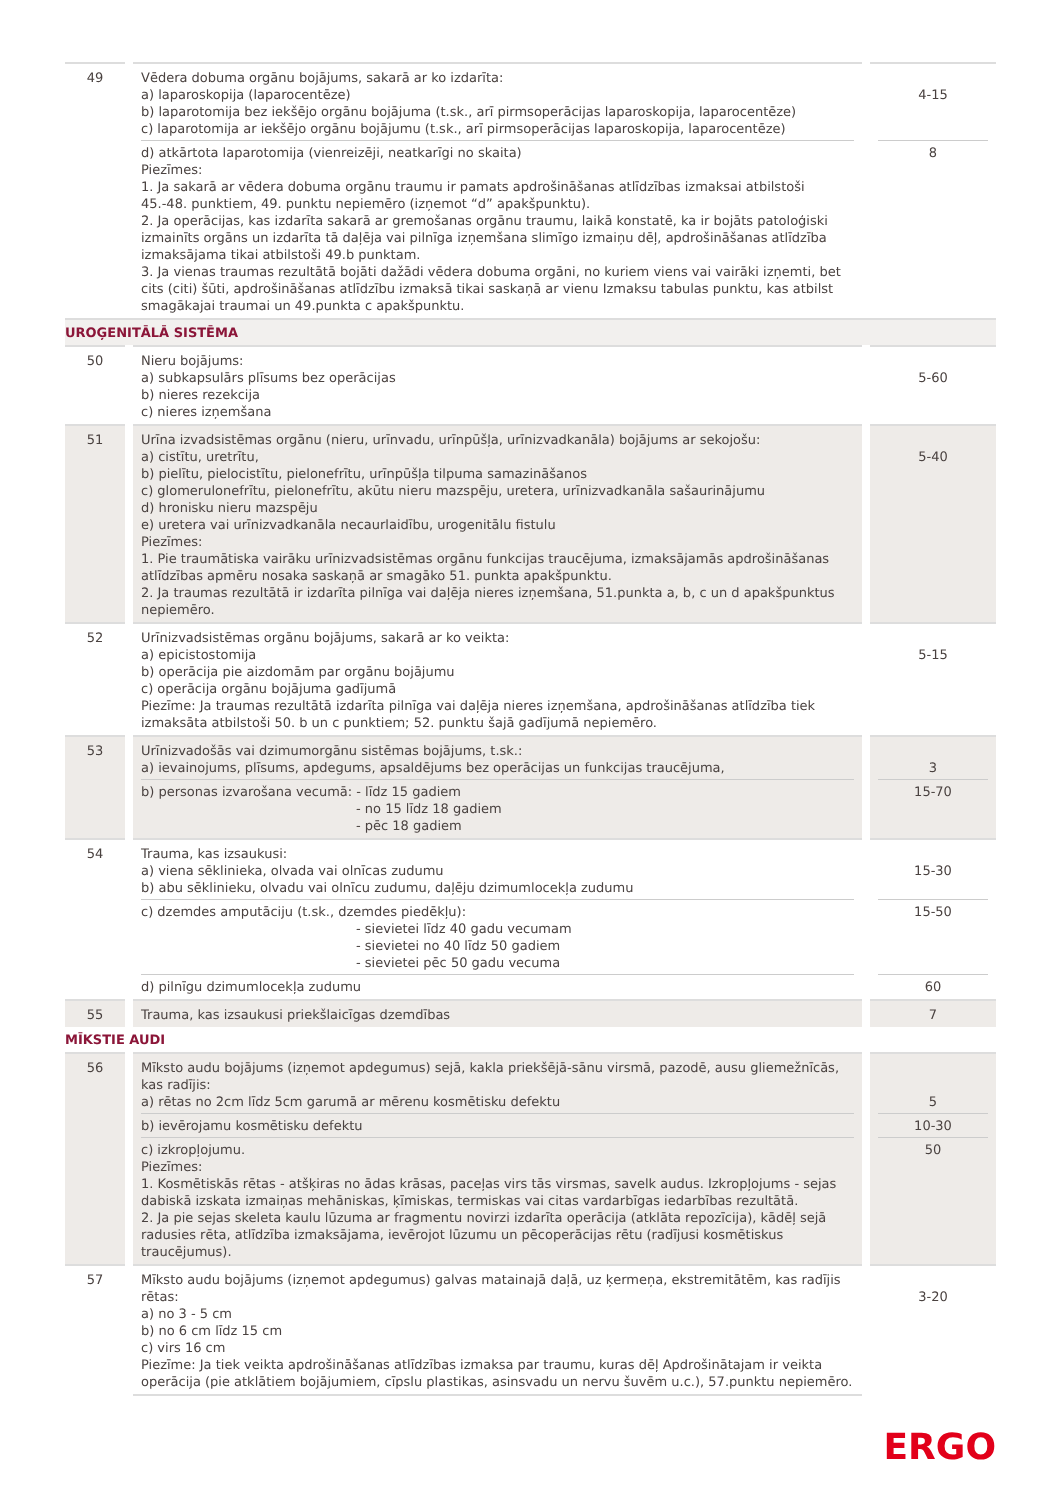| 49 | | Vēdera dobuma orgānu bojājums, sakarā ar ko izdarīta: a) laparoskopija (laparocentēze) b) laparotomija bez iekšējo orgānu bojājuma (t.sk., arī pirmsoperācijas laparoskopija, laparocentēze) c) laparotomija ar iekšējo orgānu bojājumu (t.sk., arī pirmsoperācijas laparoskopija, laparocentēze) d) atkārtota laparotomija (vienreizēji, neatkarīgi no skaita) Piezīmes: 1. Ja sakarā ar vēdera dobuma orgānu traumu ir pamats apdrošināšanas atlīdzības izmaksai atbilstoši 45.-48. punktiem, 49. punktu nepiemēro (izņemot “d” apakšpunktu). 2. Ja operācijas, kas izdarīta sakarā ar gremošanas orgānu traumu, laikā konstatē, ka ir bojāts patoloģiski izmainīts orgāns un izdarīta tā daļēja vai pilnīga izņemšana slimīgo izmaiņu dēļ, apdrošināšanas atlīdzība izmaksājama tikai atbilstoši 49.b punktam. 3. Ja vienas traumas rezultātā bojāti dažādi vēdera dobuma orgāni, no kuriem viens vai vairāki izņemti, bet cits (citi) šūti, apdrošināšanas atlīdzību izmaksā tikai saskaņā ar vienu Izmaksu tabulas punktu, kas atbilst smagākajai traumai un 49.punkta c apakšpunktu. | | 4-15 8 |
| UROĢENITĀLĀ SISTĒMA | | | | |
| 50 | | Nieru bojājums: a) subkapsulārs plīsums bez operācijas b) nieres rezekcija c) nieres izņemšana | | 5-60 |
| 51 | | Urīna izvadsistēmas orgānu (nieru, urīnvadu, urīnpūšļa, urīnizvadkanāla) bojājums ar sekojošu: a) cistītu, uretrītu, b) pielītu, pielocistītu, pielonefrītu, urīnpūšļa tilpuma samazināšanos c) glomerulonefrītu, pielonefrītu, akūtu nieru mazspēju, uretera, urīnizvadkanāla sašaurinājumu d) hronisku nieru mazspēju e) uretera vai urīnizvadkanāla necaurlaidību, urogenitālu fistulu Piezīmes: 1. Pie traumātiska vairāku urīnizvadsistēmas orgānu funkcijas traucējuma, izmaksājamās apdrošināšanas atlīdzības apmēru nosaka saskaņā ar smagāko 51. punkta apakšpunktu. 2. Ja traumas rezultātā ir izdarīta pilnīga vai daļēja nieres izņemšana, 51.punkta a, b, c un d apakšpunktus nepiemēro. | | 5-40 |
| 52 | | Urīnizvadsistēmas orgānu bojājums, sakarā ar ko veikta: a) epicistostomija b) operācija pie aizdomām par orgānu bojājumu c) operācija orgānu bojājuma gadījumā Piezīme: Ja traumas rezultātā izdarīta pilnīga vai daļēja nieres izņemšana, apdrošināšanas atlīdzība tiek izmaksāta atbilstoši 50. b un c punktiem; 52. punktu šajā gadījumā nepiemēro. | | 5-15 |
| 53 | | Urīnizvadošās vai dzimumorgānu sistēmas bojājums, t.sk.: a) ievainojums, plīsums, apdegums, apsaldējums bez operācijas un funkcijas traucējuma, b) personas izvarošana vecumā: - līdz 15 gadiem - no 15 līdz 18 gadiem - pēc 18 gadiem | | 3 15-70 |
| 54 | | Trauma, kas izsaukusi: a) viena sēklinieka, olvada vai olnīcas zudumu b) abu sēklinieku, olvadu vai olnīcu zudumu, daļēju dzimumlocekļa zudumu c) dzemdes amputāciju (t.sk., dzemdes piedēkļu): - sievietei līdz 40 gadu vecumam - sievietei no 40 līdz 50 gadiem - sievietei pēc 50 gadu vecuma d) pilnīgu dzimumlocekļa zudumu | | 15-30 15-50 60 |
| 55 | | Trauma, kas izsaukusi priekšlaicīgas dzemdības | | 7 |
| MĪKSTIE AUDI | | | | |
| 56 | | Mīksto audu bojājums (izņemot apdegumus) sejā, kakla priekšējā-sānu virsmā, pazodē, ausu gliemežnīcās, kas radījis: a) rētas no 2cm līdz 5cm garumā ar mērenu kosmētisku defektu b) ievērojamu kosmētisku defektu c) izkropļojumu. Piezīmes: 1. Kosmētiskās rētas - atšķiras no ādas krāsas, paceļas virs tās virsmas, savelk audus. Izkropļojums - sejas dabiskā izskata izmaiņas mehāniskas, ķīmiskas, termiskas vai citas vardarbīgas iedarbības rezultātā. 2. Ja pie sejas skeleta kaulu lūzuma ar fragmentu novirzi izdarīta operācija (atklāta repozīcija), kādēļ sejā radusies rēta, atlīdzība izmaksājama, ievērojot lūzumu un pēcoperācijas rētu (radījusi kosmētiskus traucējumus). | | 5 10-30 50 |
| 57 | | Mīksto audu bojājums (izņemot apdegumus) galvas matainajā daļā, uz ķermeņa, ekstremitātēm, kas radījis rētas: a) no 3 - 5 cm b) no 6 cm līdz 15 cm c) virs 16 cm Piezīme: Ja tiek veikta apdrošināšanas atlīdzības izmaksa par traumu, kuras dēļ Apdrošinātajam ir veikta operācija (pie atklātiem bojājumiem, cīpslu plastikas, asinsvadu un nervu šuvēm u.c.), 57.punktu nepiemēro. | | 3-20 |
ERGO